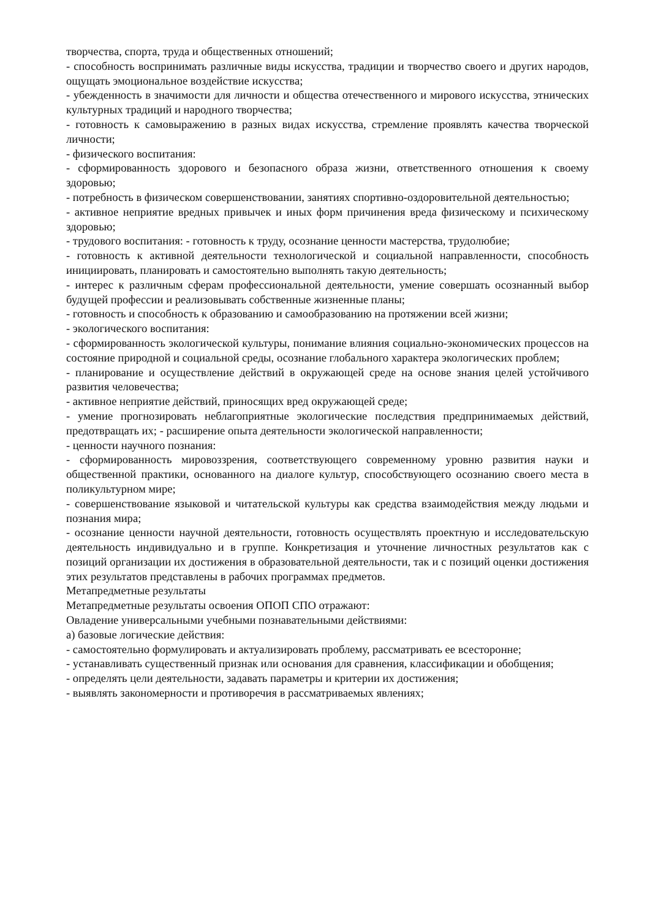творчества, спорта, труда и общественных отношений;
- способность воспринимать различные виды искусства, традиции и творчество своего и других народов, ощущать эмоциональное воздействие искусства;
- убежденность в значимости для личности и общества отечественного и мирового искусства, этнических культурных традиций и народного творчества;
- готовность к самовыражению в разных видах искусства, стремление проявлять качества творческой личности;
- физического воспитания:
- сформированность здорового и безопасного образа жизни, ответственного отношения к своему здоровью;
- потребность в физическом совершенствовании, занятиях спортивно-оздоровительной деятельностью;
- активное неприятие вредных привычек и иных форм причинения вреда физическому и психическому здоровью;
- трудового воспитания: - готовность к труду, осознание ценности мастерства, трудолюбие;
- готовность к активной деятельности технологической и социальной направленности, способность инициировать, планировать и самостоятельно выполнять такую деятельность;
- интерес к различным сферам профессиональной деятельности, умение совершать осознанный выбор будущей профессии и реализовывать собственные жизненные планы;
- готовность и способность к образованию и самообразованию на протяжении всей жизни;
- экологического воспитания:
- сформированность экологической культуры, понимание влияния социально-экономических процессов на состояние природной и социальной среды, осознание глобального характера экологических проблем;
- планирование и осуществление действий в окружающей среде на основе знания целей устойчивого развития человечества;
- активное неприятие действий, приносящих вред окружающей среде;
- умение прогнозировать неблагоприятные экологические последствия предпринимаемых действий, предотвращать их; - расширение опыта деятельности экологической направленности;
- ценности научного познания:
- сформированность мировоззрения, соответствующего современному уровню развития науки и общественной практики, основанного на диалоге культур, способствующего осознанию своего места в поликультурном мире;
- совершенствование языковой и читательской культуры как средства взаимодействия между людьми и познания мира;
- осознание ценности научной деятельности, готовность осуществлять проектную и исследовательскую деятельность индивидуально и в группе. Конкретизация и уточнение личностных результатов как с позиций организации их достижения в образовательной деятельности, так и с позиций оценки достижения этих результатов представлены в рабочих программах предметов.
Метапредметные результаты
Метапредметные результаты освоения ОПОП СПО отражают:
Овладение универсальными учебными познавательными действиями:
а) базовые логические действия:
- самостоятельно формулировать и актуализировать проблему, рассматривать ее всесторонне;
- устанавливать существенный признак или основания для сравнения, классификации и обобщения;
- определять цели деятельности, задавать параметры и критерии их достижения;
- выявлять закономерности и противоречия в рассматриваемых явлениях;